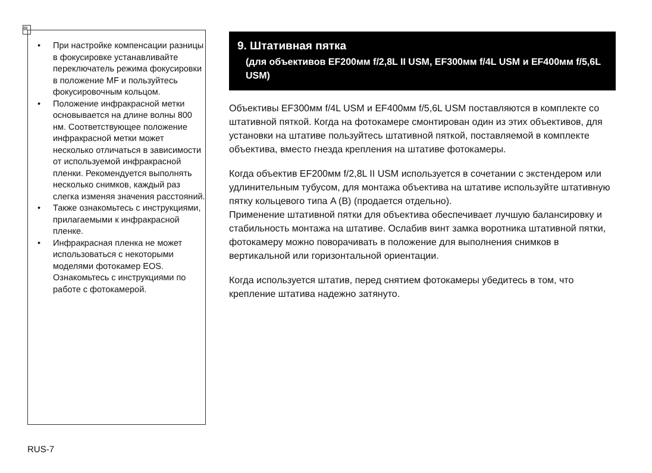▤
• При настройке компенсации разницы в фокусировке устанавливайте переключатель режима фокусировки в положение MF и пользуйтесь фокусировочным кольцом.
• Положение инфракрасной метки основывается на длине волны 800 нм. Соответствующее положение инфракрасной метки может несколько отличаться в зависимости от используемой инфракрасной пленки. Рекомендуется выполнять несколько снимков, каждый раз слегка изменяя значения расстояний.
• Также ознакомьтесь с инструкциями, прилагаемыми к инфракрасной пленке.
• Инфракрасная пленка не может использоваться с некоторыми моделями фотокамер EOS. Ознакомьтесь с инструкциями по работе с фотокамерой.
9. Штативная пятка
(для объективов EF200мм f/2,8L II USM, EF300мм f/4L USM и EF400мм f/5,6L USM)
Объективы EF300мм f/4L USM и EF400мм f/5,6L USM поставляются в комплекте со штативной пяткой. Когда на фотокамере смонтирован один из этих объективов, для установки на штативе пользуйтесь штативной пяткой, поставляемой в комплекте объектива, вместо гнезда крепления на штативе фотокамеры.
Когда объектив EF200мм f/2,8L II USM используется в сочетании с экстендером или удлинительным тубусом, для монтажа объектива на штативе используйте штативную пятку кольцевого типа A (B) (продается отдельно).
Применение штативной пятки для объектива обеспечивает лучшую балансировку и стабильность монтажа на штативе. Ослабив винт замка воротника штативной пятки, фотокамеру можно поворачивать в положение для выполнения снимков в вертикальной или горизонтальной ориентации.
Когда используется штатив, перед снятием фотокамеры убедитесь в том, что крепление штатива надежно затянуто.
RUS-7